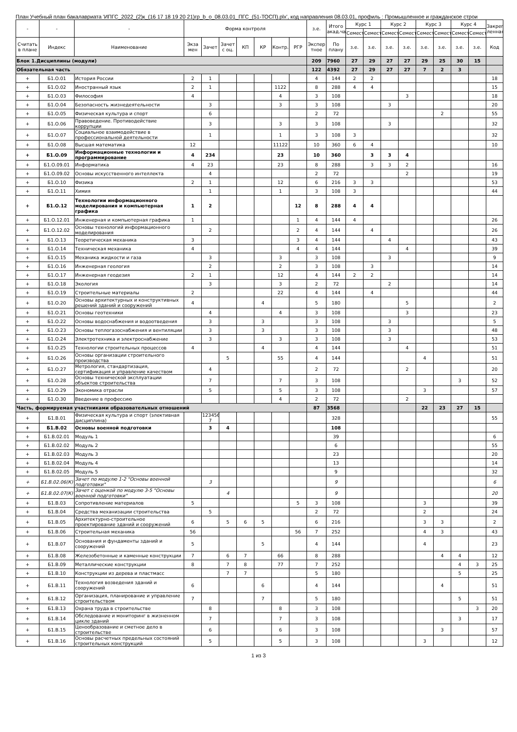План Учебный план бакалавриата 'ИПГС_2022_(2)к_(16 17 18 19 20 21)гр_b_о_08.03.01_ПГС_(51-ТОСП).plx', код направления 08.03.01, профиль : Промышленное и гражданское строи
| - | - | - | Форма контроля | | | | | | | з.е. | Итого акад.ча | Курс 1 | | Курс 2 | | Курс 3 | | Курс 4 | | Закреп ленная |
| --- | --- | --- | --- | --- | --- | --- | --- | --- | --- | --- | --- | --- | --- | --- | --- | --- | --- | --- | --- | --- |
| | | | | | | | | | | | | Семест | Семест | Семест | Семест | Семест | Семест | Семест | Семест | |
| Считать в плане | Индекс | Наименование | Экза мен | Зачет | Зачет с оц. | КП | КР | Контр. | РГР | Экспер тное | По плану | з.е. | з.е. | з.е. | з.е. | з.е. | з.е. | з.е. | з.е. | Код |
| Блок 1.Дисциплины (модули) | | | | | | | | | | 209 | 7960 | 27 | 29 | 27 | 27 | 29 | 25 | 30 | 15 | |
| Обязательная часть | | | | | | | | | | 122 | 4392 | 27 | 29 | 27 | 27 | 7 | 2 | 3 | | |
| + | Б1.О.01 | История России | 2 | 1 | | | | | | 4 | 144 | 2 | 2 | | | | | | | 18 |
| + | Б1.О.02 | Иностранный язык | 2 | 1 | | | | 1122 | | 8 | 288 | 4 | 4 | | | | | | | 15 |
| + | Б1.О.03 | Философия | 4 | | | | | 4 | | 3 | 108 | | | | 3 | | | | | 18 |
| + | Б1.О.04 | Безопасность жизнедеятельности | | 3 | | | | 3 | | 3 | 108 | | | 3 | | | | | | 20 |
| + | Б1.О.05 | Физическая культура и спорт | | 6 | | | | | | 2 | 72 | | | | | | 2 | | | 55 |
| + | Б1.О.06 | Правоведение. Противодействие коррупции | | 3 | | | | 3 | | 3 | 108 | | | 3 | | | | | | 32 |
| + | Б1.О.07 | Социальное взаимодействие в профессиональной деятельности | | 1 | | | | 1 | | 3 | 108 | 3 | | | | | | | | 32 |
| + | Б1.О.08 | Высшая математика | 12 | | | | | 11122 | | 10 | 360 | 6 | 4 | | | | | | | 10 |
| + | Б1.О.09 | Информационные технологии и программирование | 4 | 234 | | | | 23 | | 10 | 360 | | 3 | 3 | 4 | | | | | |
| + | Б1.О.09.01 | Информатика | 4 | 23 | | | | 23 | | 8 | 288 | | 3 | 3 | 2 | | | | | 16 |
| + | Б1.О.09.02 | Основы искусственного интеллекта | | 4 | | | | | | 2 | 72 | | | | 2 | | | | | 19 |
| + | Б1.О.10 | Физика | 2 | 1 | | | | 12 | | 6 | 216 | 3 | 3 | | | | | | | 53 |
| + | Б1.О.11 | Химия | | 1 | | | | 1 | | 3 | 108 | 3 | | | | | | | | 44 |
| + | Б1.О.12 | Технологии информационного моделирования и компьютерная графика | 1 | 2 | | | | | 12 | 8 | 288 | 4 | 4 | | | | | | | |
| + | Б1.О.12.01 | Инженерная и компьютерная графика | 1 | | | | | | 1 | 4 | 144 | 4 | | | | | | | | 26 |
| + | Б1.О.12.02 | Основы технологий информационного моделирования | | 2 | | | | | 2 | 4 | 144 | | 4 | | | | | | | 26 |
| + | Б1.О.13 | Теоретическая механика | 3 | | | | | | 3 | 4 | 144 | | | 4 | | | | | | 43 |
| + | Б1.О.14 | Техническая механика | 4 | | | | | | 4 | 4 | 144 | | | | 4 | | | | | 39 |
| + | Б1.О.15 | Механика жидкости и газа | | 3 | | | | 3 | | 3 | 108 | | | 3 | | | | | | 9 |
| + | Б1.О.16 | Инженерная геология | | 2 | | | | 2 | | 3 | 108 | | 3 | | | | | | | 14 |
| + | Б1.О.17 | Инженерная геодезия | 2 | 1 | | | | 12 | | 4 | 144 | 2 | 2 | | | | | | | 14 |
| + | Б1.О.18 | Экология | | 3 | | | | 3 | | 2 | 72 | | | 2 | | | | | | 14 |
| + | Б1.О.19 | Строительные материалы | 2 | | | | | 22 | | 4 | 144 | | 4 | | | | | | | 44 |
| + | Б1.О.20 | Основы архитектурных и конструктивных решений зданий и сооружений | 4 | | | | 4 | | | 5 | 180 | | | | 5 | | | | | 2 |
| + | Б1.О.21 | Основы геотехники | | 4 | | | | 4 | | 3 | 108 | | | | 3 | | | | | 23 |
| + | Б1.О.22 | Основы водоснабжения и водоотведения | | 3 | | | 3 | | | 3 | 108 | | | 3 | | | | | | 5 |
| + | Б1.О.23 | Основы теплогазоснабжения и вентиляции | | 3 | | | 3 | | | 3 | 108 | | | 3 | | | | | | 48 |
| + | Б1.О.24 | Электротехника и электроснабжение | | 3 | | | | 3 | | 3 | 108 | | | 3 | | | | | | 53 |
| + | Б1.О.25 | Технологии строительных процессов | 4 | | | | 4 | | | 4 | 144 | | | | 4 | | | | | 51 |
| + | Б1.О.26 | Основы организации строительного производства | | | 5 | | | 55 | | 4 | 144 | | | | | 4 | | | | 51 |
| + | Б1.О.27 | Метрология, стандартизация, сертификация и управление качеством | | 4 | | | | | | 2 | 72 | | | | 2 | | | | | 20 |
| + | Б1.О.28 | Основы технической эксплуатации объектов строительства | | 7 | | | | 7 | | 3 | 108 | | | | | | | 3 | | 52 |
| + | Б1.О.29 | Экономика отрасли | | 5 | | | | 5 | | 3 | 108 | | | | | 3 | | | | 57 |
| + | Б1.О.30 | Введение в профессию | | | | | | 4 | | 2 | 72 | | | | 2 | | | | | |
| Часть, формируемая участниками образовательных отношений | | | | | | | | | | 87 | 3568 | | | | | 22 | 23 | 27 | 15 | |
| + | Б1.В.01 | Физическая культура и спорт (элективная дисциплина) | | 123456 7 | | | | | | | 328 | | | | | | | | | 55 |
| + | Б1.В.02 | Основы военной подготовки | | 3 | 4 | | | | | | 108 | | | | | | | | | |
| + | Б1.В.02.01 | Модуль 1 | | | | | | | | | 39 | | | | | | | | | 6 |
| + | Б1.В.02.02 | Модуль 2 | | | | | | | | | 6 | | | | | | | | | 55 |
| + | Б1.В.02.03 | Модуль 3 | | | | | | | | | 23 | | | | | | | | | 20 |
| + | Б1.В.02.04 | Модуль 4 | | | | | | | | | 13 | | | | | | | | | 14 |
| + | Б1.В.02.05 | Модуль 5 | | | | | | | | | 9 | | | | | | | | | 32 |
| + | Б1.В.02.06(К) | Зачет по модулю 1-2 "Основы военной подготовки" | | 3 | | | | | | | 9 | | | | | | | | | 6 |
| + | Б1.В.02.07(К) | Зачет с оценкой по модулю 3-5 "Основы военной подготовки" | | | 4 | | | | | | 9 | | | | | | | | | 20 |
| + | Б1.В.03 | Сопротивление материалов | 5 | | | | | | 5 | 3 | 108 | | | | | 3 | | | | 39 |
| + | Б1.В.04 | Средства механизации строительства | | 5 | | | | | | 2 | 72 | | | | | 2 | | | | 24 |
| + | Б1.В.05 | Архитектурно-строительное проектирование зданий и сооружений | 6 | | 5 | 6 | 5 | | | 6 | 216 | | | | | 3 | 3 | | | 2 |
| + | Б1.В.06 | Строительная механика | 56 | | | | | | 56 | 7 | 252 | | | | | 4 | 3 | | | 43 |
| + | Б1.В.07 | Основания и фундаменты зданий и сооружений | 5 | | | | 5 | | | 4 | 144 | | | | | 4 | | | | 23 |
| + | Б1.В.08 | Железобетонные и каменные конструкции | 7 | | 6 | 7 | | 66 | | 8 | 288 | | | | | | 4 | 4 | | 12 |
| + | Б1.В.09 | Металлические конструкции | 8 | | 7 | 8 | | 77 | | 7 | 252 | | | | | | | 4 | 3 | 25 |
| + | Б1.В.10 | Конструкции из дерева и пластмасс | | | 7 | 7 | | | | 5 | 180 | | | | | | | 5 | | 25 |
| + | Б1.В.11 | Технология возведения зданий и сооружений | 6 | | | | 6 | | | 4 | 144 | | | | | | 4 | | | 51 |
| + | Б1.В.12 | Организация, планирование и управление строительством | 7 | | | | 7 | | | 5 | 180 | | | | | | | 5 | | 51 |
| + | Б1.В.13 | Охрана труда в строительстве | | 8 | | | | 8 | | 3 | 108 | | | | | | | | 3 | 20 |
| + | Б1.В.14 | Обследование и мониторинг в жизненном цикле зданий | | 7 | | | | 7 | | 3 | 108 | | | | | | | 3 | | 17 |
| + | Б1.В.15 | Ценообразование и сметное дело в строительстве | | 6 | | | | 6 | | 3 | 108 | | | | | | 3 | | | 57 |
| + | Б1.В.16 | Основы расчетных предельных состояний строительных конструкций | | 5 | | | | 5 | | 3 | 108 | | | | | 3 | | | | 12 |
1 из 3